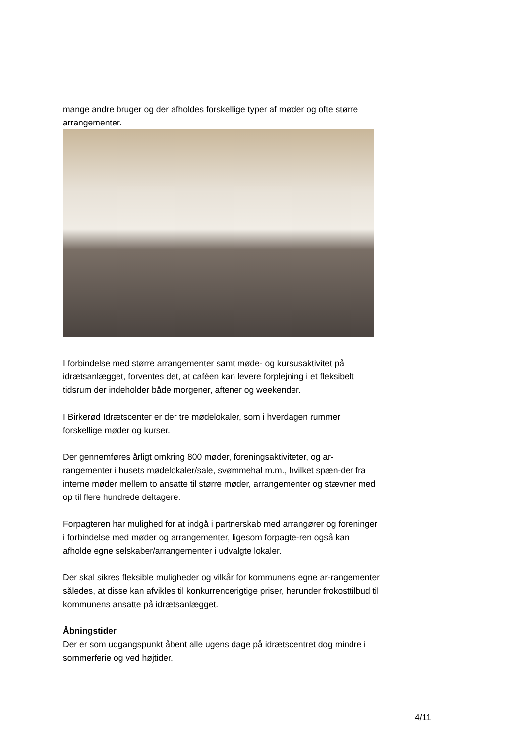mange andre bruger og der afholdes forskellige typer af møder og ofte større arrangementer.
I forbindelse med større arrangementer samt møde- og kursusaktivitet på idrætsanlægget, forventes det, at caféen kan levere forplejning i et fleksibelt tidsrum der indeholder både morgener, aftener og weekender.
I Birkerød Idrætscenter er der tre mødelokaler, som i hverdagen rummer forskellige møder og kurser.
Der gennemføres årligt omkring 800 møder, foreningsaktiviteter, og ar-rangementer i husets mødelokaler/sale, svømmehal m.m., hvilket spæn-der fra interne møder mellem to ansatte til større møder, arrangementer og stævner med op til flere hundrede deltagere.
Forpagteren har mulighed for at indgå i partnerskab med arrangører og foreninger i forbindelse med møder og arrangementer, ligesom forpagte-ren også kan afholde egne selskaber/arrangementer i udvalgte lokaler.
Der skal sikres fleksible muligheder og vilkår for kommunens egne ar-rangementer således, at disse kan afvikles til konkurrencerigtige priser, herunder frokosttilbud til kommunens ansatte på idrætsanlægget.
Åbningstider
Der er som udgangspunkt åbent alle ugens dage på idrætscentret dog mindre i sommerferie og ved højtider.
4/11